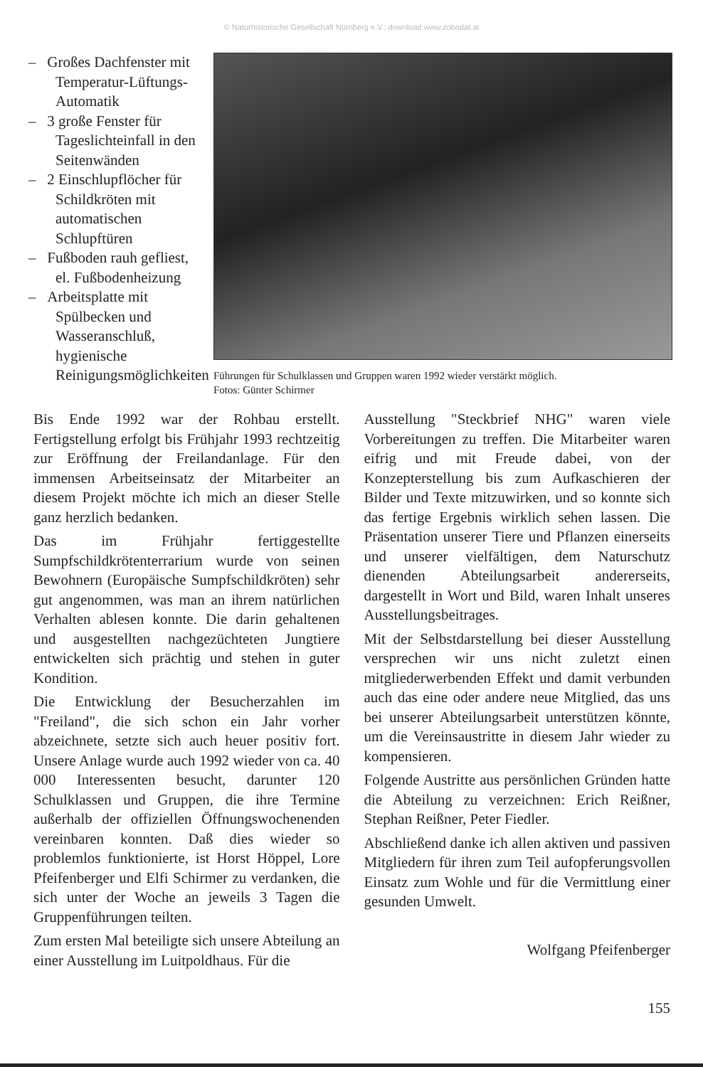© Naturhistorische Gesellschaft Nürnberg e.V.; download www.zobodat.at
– Großes Dachfenster mit Temperatur-Lüftungs-Automatik
– 3 große Fenster für Tageslichteinfall in den Seitenwänden
– 2 Einschlupflöcher für Schildkröten mit automatischen Schlupftüren
– Fußboden rauh gefliest, el. Fußbodenheizung
– Arbeitsplatte mit Spülbecken und Wasseranschluß, hygienische Reinigungsmöglichkeiten
Führungen für Schulklassen und Gruppen waren 1992 wieder verstärkt möglich.
Fotos: Günter Schirmer
Bis Ende 1992 war der Rohbau erstellt. Fertigstellung erfolgt bis Frühjahr 1993 rechtzeitig zur Eröffnung der Freilandanlage. Für den immensen Arbeitseinsatz der Mitarbeiter an diesem Projekt möchte ich mich an dieser Stelle ganz herzlich bedanken.
Das im Frühjahr fertiggestellte Sumpfschildkrötenterrarium wurde von seinen Bewohnern (Europäische Sumpfschildkröten) sehr gut angenommen, was man an ihrem natürlichen Verhalten ablesen konnte. Die darin gehaltenen und ausgestellten nachgezüchteten Jungtiere entwickelten sich prächtig und stehen in guter Kondition.
Die Entwicklung der Besucherzahlen im "Freiland", die sich schon ein Jahr vorher abzeichnete, setzte sich auch heuer positiv fort. Unsere Anlage wurde auch 1992 wieder von ca. 40 000 Interessenten besucht, darunter 120 Schulklassen und Gruppen, die ihre Termine außerhalb der offiziellen Öffnungswochenenden vereinbaren konnten. Daß dies wieder so problemlos funktionierte, ist Horst Höppel, Lore Pfeifenberger und Elfi Schirmer zu verdanken, die sich unter der Woche an jeweils 3 Tagen die Gruppenführungen teilten.
Zum ersten Mal beteiligte sich unsere Abteilung an einer Ausstellung im Luitpoldhaus. Für die
Ausstellung "Steckbrief NHG" waren viele Vorbereitungen zu treffen. Die Mitarbeiter waren eifrig und mit Freude dabei, von der Konzepterstellung bis zum Aufkaschieren der Bilder und Texte mitzuwirken, und so konnte sich das fertige Ergebnis wirklich sehen lassen. Die Präsentation unserer Tiere und Pflanzen einerseits und unserer vielfältigen, dem Naturschutz dienenden Abteilungsarbeit andererseits, dargestellt in Wort und Bild, waren Inhalt unseres Ausstellungsbeitrages.
Mit der Selbstdarstellung bei dieser Ausstellung versprechen wir uns nicht zuletzt einen mitgliederwerbenden Effekt und damit verbunden auch das eine oder andere neue Mitglied, das uns bei unserer Abteilungsarbeit unterstützen könnte, um die Vereinsaustritte in diesem Jahr wieder zu kompensieren.
Folgende Austritte aus persönlichen Gründen hatte die Abteilung zu verzeichnen: Erich Reißner, Stephan Reißner, Peter Fiedler.
Abschließend danke ich allen aktiven und passiven Mitgliedern für ihren zum Teil aufopferungsvollen Einsatz zum Wohle und für die Vermittlung einer gesunden Umwelt.
Wolfgang Pfeifenberger
155